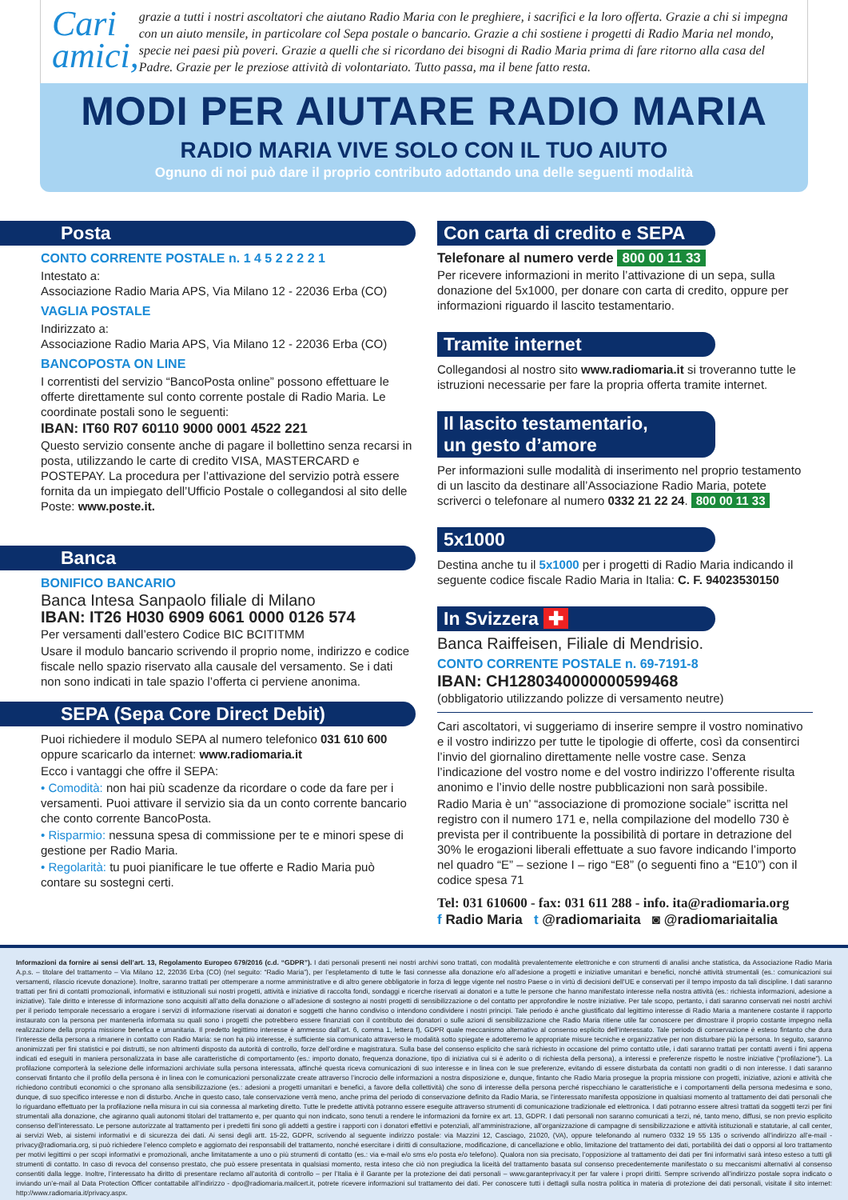Cari amici,
grazie a tutti i nostri ascoltatori che aiutano Radio Maria con le preghiere, i sacrifici e la loro offerta. Grazie a chi si impegna con un aiuto mensile, in particolare col Sepa postale o bancario. Grazie a chi sostiene i progetti di Radio Maria nel mondo, specie nei paesi più poveri. Grazie a quelli che si ricordano dei bisogni di Radio Maria prima di fare ritorno alla casa del Padre. Grazie per le preziose attività di volontariato. Tutto passa, ma il bene fatto resta.
MODI PER AIUTARE RADIO MARIA
RADIO MARIA VIVE SOLO CON IL TUO AIUTO
Ognuno di noi può dare il proprio contributo adottando una delle seguenti modalità
Posta
CONTO CORRENTE POSTALE n. 1 4 5 2 2 2 2 1
Intestato a:
Associazione Radio Maria APS, Via Milano 12 - 22036 Erba (CO)
VAGLIA POSTALE
Indirizzato a:
Associazione Radio Maria APS, Via Milano 12 - 22036 Erba (CO)
BANCOPOSTA ON LINE
I correntisti del servizio “BancoPosta online” possono effettuare le offerte direttamente sul conto corrente postale di Radio Maria. Le coordinate postali sono le seguenti:
IBAN: IT60 R07 60110 9000 0001 4522 221
Questo servizio consente anche di pagare il bollettino senza recarsi in posta, utilizzando le carte di credito VISA, MASTERCARD e POSTEPAY. La procedura per l’attivazione del servizio potrà essere fornita da un impiegato dell’Ufficio Postale o collegandosi al sito delle Poste: www.poste.it.
Banca
BONIFICO BANCARIO
Banca Intesa Sanpaolo filiale di Milano
IBAN: IT26 H030 6909 6061 0000 0126 574
Per versamenti dall’estero Codice BIC BCITITMM
Usare il modulo bancario scrivendo il proprio nome, indirizzo e codice fiscale nello spazio riservato alla causale del versamento. Se i dati non sono indicati in tale spazio l’offerta ci perviene anonima.
SEPA (Sepa Core Direct Debit)
Puoi richiedere il modulo SEPA al numero telefonico 031 610 600 oppure scaricarlo da internet: www.radiomaria.it
Ecco i vantaggi che offre il SEPA:
• Comodità: non hai più scadenze da ricordare o code da fare per i versamenti. Puoi attivare il servizio sia da un conto corrente bancario che conto corrente BancoPosta.
• Risparmio: nessuna spesa di commissione per te e minori spese di gestione per Radio Maria.
• Regolarità: tu puoi pianificare le tue offerte e Radio Maria può contare su sostegni certi.
Con carta di credito e SEPA
Telefonare al numero verde 800 00 11 33
Per ricevere informazioni in merito l’attivazione di un sepa, sulla donazione del 5x1000, per donare con carta di credito, oppure per informazioni riguardo il lascito testamentario.
Tramite internet
Collegandosi al nostro sito www.radiomaria.it si troveranno tutte le istruzioni necessarie per fare la propria offerta tramite internet.
Il lascito testamentario,
un gesto d’amore
Per informazioni sulle modalità di inserimento nel proprio testamento di un lascito da destinare all’Associazione Radio Maria, potete scriverci o telefonare al numero 0332 21 22 24. 800 00 11 33
5x1000
Destina anche tu il 5x1000 per i progetti di Radio Maria indicando il seguente codice fiscale Radio Maria in Italia: C. F. 94023530150
In Svizzera ✚
Banca Raiffeisen, Filiale di Mendrisio.
CONTO CORRENTE POSTALE n. 69-7191-8
IBAN: CH1280340000000599468
(obbligatorio utilizzando polizze di versamento neutre)
Cari ascoltatori, vi suggeriamo di inserire sempre il vostro nominativo e il vostro indirizzo per tutte le tipologie di offerte, così da consentirci l’invio del giornalino direttamente nelle vostre case. Senza l’indicazione del vostro nome e del vostro indirizzo l’offerente risulta anonimo e l’invio delle nostre pubblicazioni non sarà possibile.
Radio Maria è un’ “associazione di promozione sociale” iscritta nel registro con il numero 171 e, nella compilazione del modello 730 è prevista per il contribuente la possibilità di portare in detrazione del 30% le erogazioni liberali effettuate a suo favore indicando l’importo nel quadro “E” – sezione I – rigo “E8” (o seguenti fino a “E10”) con il codice spesa 71
Tel: 031 610600 - fax: 031 611 288 - info. ita@radiomaria.org
f Radio Maria t @radiomariaita ◙ @radiomariaitalia
Informazioni da fornire ai sensi dell’art. 13, Regolamento Europeo 679/2016 (c.d. “GDPR”). I dati personali presenti nei nostri archivi sono trattati, con modalità prevalentemente elettroniche e con strumenti di analisi anche statistica, da Associazione Radio Maria A.p.s. – titolare del trattamento – Via Milano 12, 22036 Erba (CO) (nel seguito: “Radio Maria”), per l’espletamento di tutte le fasi connesse alla donazione e/o all’adesione a progetti e iniziative umanitari e benefici, nonché attività strumentali (es.: comunicazioni sui versamenti, rilascio ricevute donazione). Inoltre, saranno trattati per ottemperare a norme amministrative e di altro genere obbligatorie in forza di legge vigente nel nostro Paese o in virtù di decisioni dell’UE e conservati per il tempo imposto da tali discipline. I dati saranno trattati per fini di contatti promozionali, informativi e istituzionali sui nostri progetti, attività e iniziative di raccolta fondi, sondaggi e ricerche riservati ai donatori e a tutte le persone che hanno manifestato interesse nella nostra attività (es.: richiesta informazioni, adesione a iniziative). Tale diritto e interesse di informazione sono acquisiti all’atto della donazione o all’adesione di sostegno ai nostri progetti di sensibilizzazione o del contatto per approfondire le nostre iniziative. Per tale scopo, pertanto, i dati saranno conservati nei nostri archivi per il periodo temporale necessario a erogare i servizi di informazione riservati ai donatori e soggetti che hanno condiviso o intendono condividere i nostri principi. Tale periodo è anche giustificato dal legittimo interesse di Radio Maria a mantenere costante il rapporto instaurato con la persona per mantenerla informata su quali sono i progetti che potrebbero essere finanziati con il contributo dei donatori o sulle azioni di sensibilizzazione che Radio Maria ritiene utile far conoscere per dimostrare il proprio costante impegno nella realizzazione della propria missione benefica e umanitaria. Il predetto legittimo interesse è ammesso dall’art. 6, comma 1, lettera f), GDPR quale meccanismo alternativo al consenso esplicito dell’interessato. Tale periodo di conservazione è esteso fintanto che dura l’interesse della persona a rimanere in contatto con Radio Maria: se non ha più interesse, è sufficiente sia comunicato attraverso le modalità sotto spiegate e adotteremo le appropriate misure tecniche e organizzative per non disturbare più la persona. In seguito, saranno anonimizzati per fini statistici e poi distrutti, se non altrimenti disposto da autorità di controllo, forze dell’ordine e magistratura. Sulla base del consenso esplicito che sarà richiesto in occasione del primo contatto utile, i dati saranno trattati per contatti aventi i fini appena indicati ed eseguiti in maniera personalizzata in base alle caratteristiche di comportamento (es.: importo donato, frequenza donazione, tipo di iniziativa cui si è aderito o di richiesta della persona), a interessi e preferenze rispetto le nostre iniziative (“profilazione”). La profilazione comporterà la selezione delle informazioni archiviate sulla persona interessata, affinché questa riceva comunicazioni di suo interesse e in linea con le sue preferenze, evitando di essere disturbata da contatti non graditi o di non interesse. I dati saranno conservati fintanto che il profilo della persona è in linea con le comunicazioni personalizzate create attraverso l’incrocio delle informazioni a nostra disposizione e, dunque, fintanto che Radio Maria prosegue la propria missione con progetti, iniziative, azioni e attività che richiedono contributi economici o che spronano alla sensibilizzazione (es.: adesioni a progetti umanitari e benefici, a favore della collettività) che sono di interesse della persona perché rispecchiano le caratteristiche e i comportamenti della persona medesima e sono, dunque, di suo specifico interesse e non di disturbo. Anche in questo caso, tale conservazione verrà meno, anche prima del periodo di conservazione definito da Radio Maria, se l’interessato manifesta opposizione in qualsiasi momento al trattamento dei dati personali che lo riguardano effettuato per la profilazione nella misura in cui sia connessa al marketing diretto. Tutte le predette attività potranno essere eseguite attraverso strumenti di comunicazione tradizionale ed elettronica. I dati potranno essere altresì trattati da soggetti terzi per fini strumentali alla donazione, che agiranno quali autonomi titolari del trattamento e, per quanto qui non indicato, sono tenuti a rendere le informazioni da fornire ex art. 13, GDPR. I dati personali non saranno comunicati a terzi, né, tanto meno, diffusi, se non previo esplicito consenso dell’interessato. Le persone autorizzate al trattamento per i predetti fini sono gli addetti a gestire i rapporti con i donatori effettivi e potenziali, all’amministrazione, all’organizzazione di campagne di sensibilizzazione e attività istituzionali e statutarie, al call center, ai servizi Web, ai sistemi informativi e di sicurezza dei dati. Ai sensi degli artt. 15-22, GDPR, scrivendo al seguente indirizzo postale: via Mazzini 12, Casciago, 21020, (VA), oppure telefonando al numero 0332 19 55 135 o scrivendo all’indirizzo all’e-mail - privacy@radiomaria.org, si può richiedere l’elenco completo e aggiornato dei responsabili del trattamento, nonché esercitare i diritti di consultazione, modificazione, di cancellazione e oblio, limitazione del trattamento dei dati, portabilità dei dati o opporsi al loro trattamento per motivi legittimi o per scopi informativi e promozionali, anche limitatamente a uno o più strumenti di contatto (es.: via e-mail e/o sms e/o posta e/o telefono). Qualora non sia precisato, l’opposizione al trattamento dei dati per fini informativi sarà inteso esteso a tutti gli strumenti di contatto. In caso di revoca del consenso prestato, che può essere presentata in qualsiasi momento, resta inteso che ciò non pregiudica la liceità del trattamento basata sul consenso precedentemente manifestato o su meccanismi alternativi al consenso consentiti dalla legge. Inoltre, l’interessato ha diritto di presentare reclamo all’autorità di controllo – per l’Italia è il Garante per la protezione dei dati personali – www.garanteprivacy.it per far valere i propri diritti. Sempre scrivendo all’indirizzo postale sopra indicato o inviando un’e-mail al Data Protection Officer contattabile all’indirizzo - dpo@radiomaria.mailcert.it, potrete ricevere informazioni sul trattamento dei dati. Per conoscere tutti i dettagli sulla nostra politica in materia di protezione dei dati personali, visitate il sito internet: http://www.radiomaria.it/privacy.aspx.